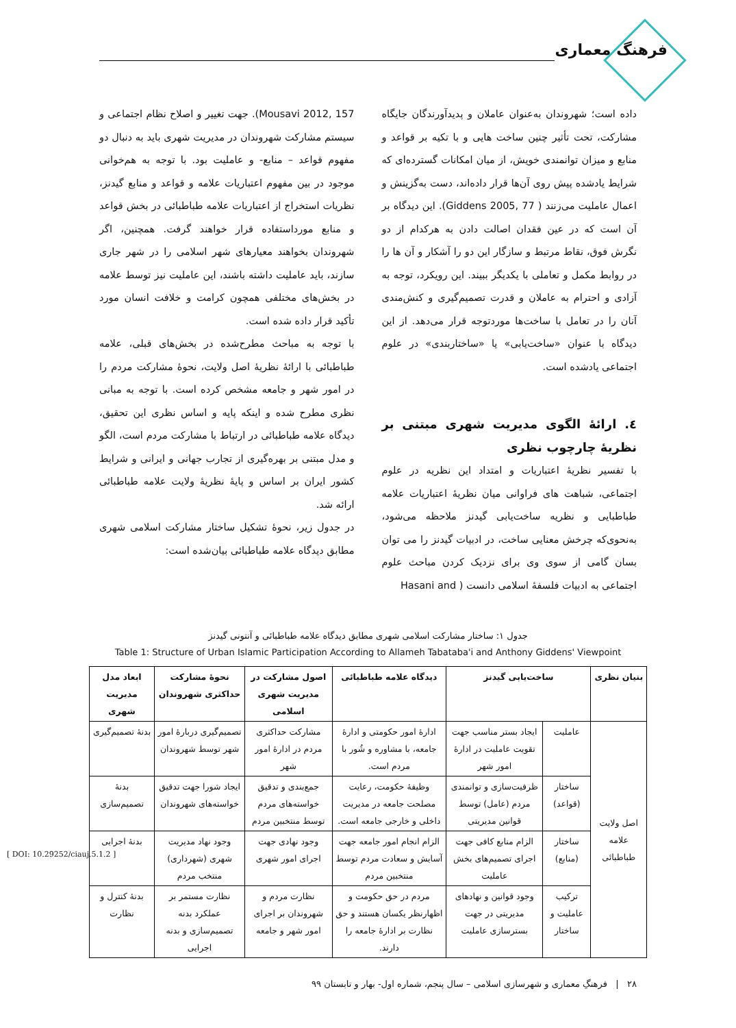فرهنگ معماری
داده است؛ شهروندان به‌عنوان عاملان و پدیدآورندگان جایگاه مشارکت، تحت تأثیر چنین ساخت هایی و با تکیه بر قواعد و منابع و میزان توانمندی خویش، از میان امکانات گسترده‌ای که شرایط یادشده پیش روی آن‌ها قرار داده‌اند، دست به‌گزینش و اعمال عاملیت می‌زنند ( Giddens 2005, 77). این دیدگاه بر آن است که در عین فقدان اصالت دادن به هرکدام از دو نگرش فوق، نقاط مرتبط و سازگار این دو را آشکار و آن ها را در روابط مکمل و تعاملی با یکدیگر ببیند. این رویکرد، توجه به آزادی و احترام به عاملان و قدرت تصمیم‌گیری و کنش‌مندی آنان را در تعامل با ساخت‌ها موردتوجه قرار می‌دهد. از این دیدگاه با عنوان «ساخت‌یابی» یا «ساختاربندی» در علوم اجتماعی یادشده است.
٤. ارائۀ الگوی مدیریت شهری مبتنی بر نظریۀ چارچوب نظری
با تفسیر نظریۀ اعتباریات و امتداد این نظریه در علوم اجتماعی، شباهت های فراوانی میان نظریۀ اعتباریات علامه طباطبایی و نظریه ساخت‌یابی گیدنز ملاحظه می‌شود، به‌نحوی‌که چرخش معنایی ساخت، در ادبیات گیدنز را می توان بسان گامی از سوی وی برای نزدیک کردن مباحث علوم اجتماعی به ادبیات فلسفۀ اسلامی دانست ( Hasani and
Mousavi 2012, 157). جهت تغییر و اصلاح نظام اجتماعی و سیستم مشارکت شهروندان در مدیریت شهری باید به دنبال دو مفهوم قواعد – منابع- و عاملیت بود. با توجه به هم‌خوانی موجود در بین مفهوم اعتباریات علامه و قواعد و منابع گیدنز، نظریات استخراج از اعتباریات علامه طباطبائی در بخش قواعد و منابع مورداستفاده قرار خواهند گرفت. همچنین، اگر شهروندان بخواهند معیارهای شهر اسلامی را در شهر جاری سازند، باید عاملیت داشته باشند، این عاملیت نیز توسط علامه در بخش‌های مختلفی همچون کرامت و خلافت انسان مورد تأکید قرار داده شده است.
با توجه به مباحث مطرح‌شده در بخش‌های قبلی، علامه طباطبائی با ارائۀ نظریۀ اصل ولایت، نحوۀ مشارکت مردم را در امور شهر و جامعه مشخص کرده است. با توجه به مبانی نظری مطرح شده و اینکه پایه و اساس نظری این تحقیق، دیدگاه علامه طباطبائی در ارتباط با مشارکت مردم است، الگو و مدل مبتنی بر بهره‌گیری از تجارب جهانی و ایرانی و شرایط کشور ایران بر اساس و پایۀ نظریۀ ولایت علامه طباطبائی ارائه شد.
در جدول زیر، نحوۀ تشکیل ساختار مشارکت اسلامی شهری مطابق دیدگاه علامه طباطبائی بیان‌شده است:
جدول ۱: ساختار مشارکت اسلامی شهری مطابق دیدگاه علامه طباطبائی و آنتونی گیدنز
Table 1: Structure of Urban Islamic Participation According to Allameh Tabataba'i and Anthony Giddens' Viewpoint
| بنیان نظری | ساخت‌یابی گیدنز | | دیدگاه علامه طباطبائی | اصول مشارکت در مدیریت شهری اسلامی | نحوۀ مشارکت حداکثری شهروندان | ابعاد مدل مدیریت شهری |
| --- | --- | --- | --- | --- | --- | --- |
| اصل ولایت علامه طباطبائی | عاملیت | ایجاد بستر مناسب جهت تقویت عاملیت در ادارۀ امور شهر | ادارۀ امور حکومتی و ادارۀ جامعه، با مشاوره و شُور با مردم است. | مشارکت حداکثری مردم در ادارۀ امور شهر | تصمیم‌گیری دربارۀ امور شهر توسط شهروندان | بدنۀ تصمیم‌گیری |
| | ساختار (قواعد) | ظرفیت‌سازی و توانمندی مردم (عامل) توسط قوانین مدیریتی | وظیفۀ حکومت، رعایت مصلحت جامعه در مدیریت داخلی و خارجی جامعه است. | جمع‌بندی و تدقیق خواسته‌های مردم توسط منتخبین مردم | ایجاد شورا جهت تدقیق خواسته‌های شهروندان | بدنۀ تصمیم‌سازی |
| | ساختار (منابع) | الزام منابع کافی جهت اجرای تصمیم‌های بخش عاملیت | الزام انجام امور جامعه جهت آسایش و سعادت مردم توسط منتخبین مردم | وجود نهادی جهت اجرای امور شهری | وجود نهاد مدیریت شهری (شهرداری) منتخب مردم | بدنۀ اجرایی |
| | ترکیب عاملیت و ساختار | وجود قوانین و نهادهای مدیریتی در جهت بسترسازی عاملیت | مردم در حق حکومت و اظهارنظر یکسان هستند و حق نظارت بر ادارۀ جامعه را دارند. | نظارت مردم و شهروندان بر اجرای امور شهر و جامعه | نظارت مستمر بر عملکرد بدنه تصمیم‌سازی و بدنه اجرایی | بدنۀ کنترل و نظارت |
۲۸ | فرهنگِ معماری و شهرسازی اسلامی – سال پنجم، شماره اول- بهار و تابستان ۹۹
[ DOI: 10.29252/ciauj.5.1.2 ]